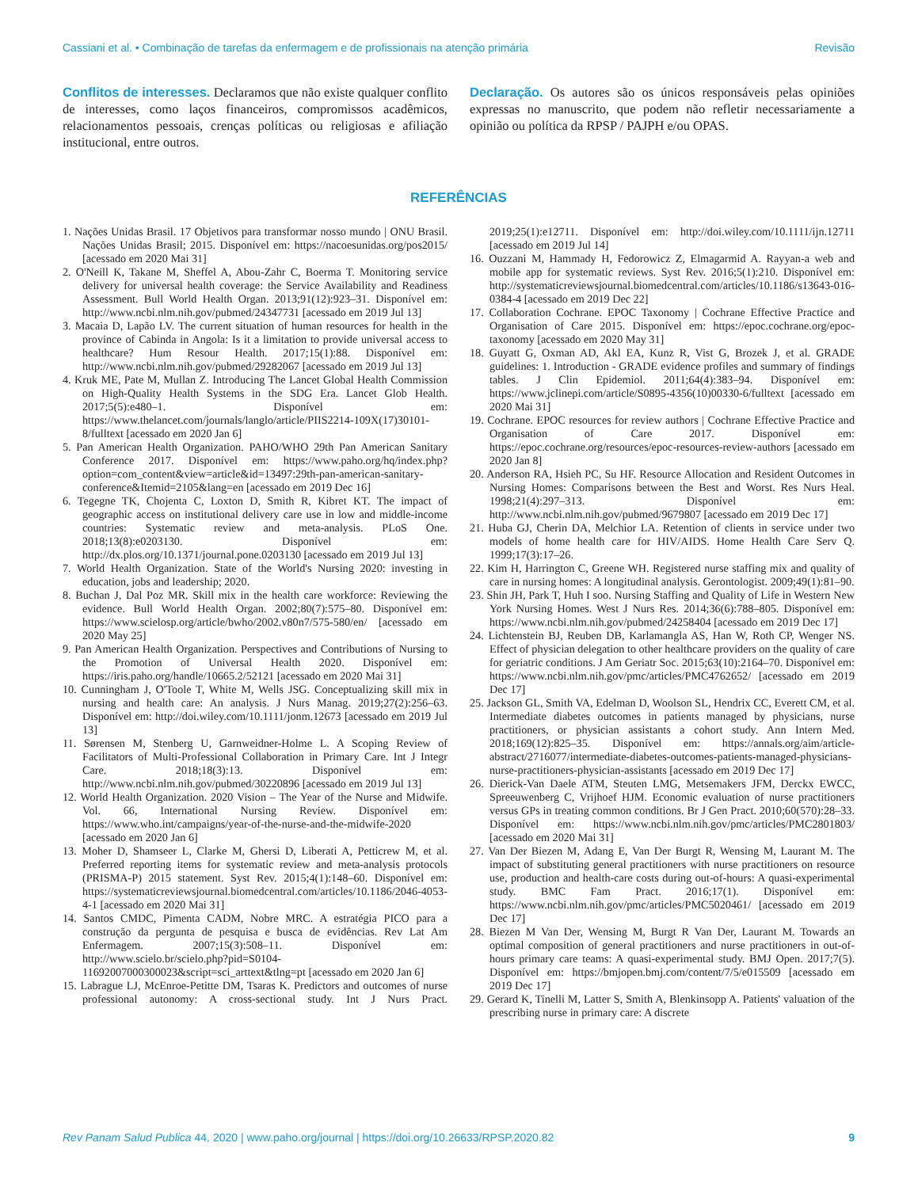Cassiani et al. • Combinação de tarefas da enfermagem e de profissionais na atenção primária Revisão
Conflitos de interesses. Declaramos que não existe qualquer conflito de interesses, como laços financeiros, compromissos acadêmicos, relacionamentos pessoais, crenças políticas ou religiosas e afiliação institucional, entre outros.
Declaração. Os autores são os únicos responsáveis pelas opiniões expressas no manuscrito, que podem não refletir necessariamente a opinião ou política da RPSP / PAJPH e/ou OPAS.
REFERÊNCIAS
1. Nações Unidas Brasil. 17 Objetivos para transformar nosso mundo | ONU Brasil. Nações Unidas Brasil; 2015. Disponível em: https://nacoesunidas.org/pos2015/ [acessado em 2020 Mai 31]
2. O'Neill K, Takane M, Sheffel A, Abou-Zahr C, Boerma T. Monitoring service delivery for universal health coverage: the Service Availability and Readiness Assessment. Bull World Health Organ. 2013;91(12):923–31. Disponível em: http://www.ncbi.nlm.nih.gov/pubmed/24347731 [acessado em 2019 Jul 13]
3. Macaia D, Lapão LV. The current situation of human resources for health in the province of Cabinda in Angola: Is it a limitation to provide universal access to healthcare? Hum Resour Health. 2017;15(1):88. Disponível em: http://www.ncbi.nlm.nih.gov/pubmed/29282067 [acessado em 2019 Jul 13]
4. Kruk ME, Pate M, Mullan Z. Introducing The Lancet Global Health Commission on High-Quality Health Systems in the SDG Era. Lancet Glob Health. 2017;5(5):e480–1. Disponível em: https://www.thelancet.com/journals/langlo/article/PIIS2214-109X(17)30101-8/fulltext [acessado em 2020 Jan 6]
5. Pan American Health Organization. PAHO/WHO 29th Pan American Sanitary Conference 2017. Disponível em: https://www.paho.org/hq/index.php?option=com_content&view=article&id=13497:29th-pan-american-sanitary-conference&Itemid=2105&lang=en [acessado em 2019 Dec 16]
6. Tegegne TK, Chojenta C, Loxton D, Smith R, Kibret KT. The impact of geographic access on institutional delivery care use in low and middle-income countries: Systematic review and meta-analysis. PLoS One. 2018;13(8):e0203130. Disponível em: http://dx.plos.org/10.1371/journal.pone.0203130 [acessado em 2019 Jul 13]
7. World Health Organization. State of the World's Nursing 2020: investing in education, jobs and leadership; 2020.
8. Buchan J, Dal Poz MR. Skill mix in the health care workforce: Reviewing the evidence. Bull World Health Organ. 2002;80(7):575–80. Disponível em: https://www.scielosp.org/article/bwho/2002.v80n7/575-580/en/ [acessado em 2020 May 25]
9. Pan American Health Organization. Perspectives and Contributions of Nursing to the Promotion of Universal Health 2020. Disponível em: https://iris.paho.org/handle/10665.2/52121 [acessado em 2020 Mai 31]
10. Cunningham J, O'Toole T, White M, Wells JSG. Conceptualizing skill mix in nursing and health care: An analysis. J Nurs Manag. 2019;27(2):256–63. Disponível em: http://doi.wiley.com/10.1111/jonm.12673 [acessado em 2019 Jul 13]
11. Sørensen M, Stenberg U, Garnweidner-Holme L. A Scoping Review of Facilitators of Multi-Professional Collaboration in Primary Care. Int J Integr Care. 2018;18(3):13. Disponível em: http://www.ncbi.nlm.nih.gov/pubmed/30220896 [acessado em 2019 Jul 13]
12. World Health Organization. 2020 Vision – The Year of the Nurse and Midwife. Vol. 66, International Nursing Review. Disponível em: https://www.who.int/campaigns/year-of-the-nurse-and-the-midwife-2020 [acessado em 2020 Jan 6]
13. Moher D, Shamseer L, Clarke M, Ghersi D, Liberati A, Petticrew M, et al. Preferred reporting items for systematic review and meta-analysis protocols (PRISMA-P) 2015 statement. Syst Rev. 2015;4(1):148–60. Disponível em: https://systematicreviewsjournal.biomedcentral.com/articles/10.1186/2046-4053-4-1 [acessado em 2020 Mai 31]
14. Santos CMDC, Pimenta CADM, Nobre MRC. A estratégia PICO para a construção da pergunta de pesquisa e busca de evidências. Rev Lat Am Enfermagem. 2007;15(3):508–11. Disponível em: http://www.scielo.br/scielo.php?pid=S0104-11692007000300023&script=sci_arttext&tlng=pt [acessado em 2020 Jan 6]
15. Labrague LJ, McEnroe-Petitte DM, Tsaras K. Predictors and outcomes of nurse professional autonomy: A cross-sectional study. Int J Nurs Pract. 2019;25(1):e12711. Disponível em: http://doi.wiley.com/10.1111/ijn.12711 [acessado em 2019 Jul 14]
16. Ouzzani M, Hammady H, Fedorowicz Z, Elmagarmid A. Rayyan-a web and mobile app for systematic reviews. Syst Rev. 2016;5(1):210. Disponível em: http://systematicreviewsjournal.biomedcentral.com/articles/10.1186/s13643-016-0384-4 [acessado em 2019 Dec 22]
17. Collaboration Cochrane. EPOC Taxonomy | Cochrane Effective Practice and Organisation of Care 2015. Disponível em: https://epoc.cochrane.org/epoc-taxonomy [acessado em 2020 May 31]
18. Guyatt G, Oxman AD, Akl EA, Kunz R, Vist G, Brozek J, et al. GRADE guidelines: 1. Introduction - GRADE evidence profiles and summary of findings tables. J Clin Epidemiol. 2011;64(4):383–94. Disponível em: https://www.jclinepi.com/article/S0895-4356(10)00330-6/fulltext [acessado em 2020 Mai 31]
19. Cochrane. EPOC resources for review authors | Cochrane Effective Practice and Organisation of Care 2017. Disponível em: https://epoc.cochrane.org/resources/epoc-resources-review-authors [acessado em 2020 Jan 8]
20. Anderson RA, Hsieh PC, Su HF. Resource Allocation and Resident Outcomes in Nursing Homes: Comparisons between the Best and Worst. Res Nurs Heal. 1998;21(4):297–313. Disponível em: http://www.ncbi.nlm.nih.gov/pubmed/9679807 [acessado em 2019 Dec 17]
21. Huba GJ, Cherin DA, Melchior LA. Retention of clients in service under two models of home health care for HIV/AIDS. Home Health Care Serv Q. 1999;17(3):17–26.
22. Kim H, Harrington C, Greene WH. Registered nurse staffing mix and quality of care in nursing homes: A longitudinal analysis. Gerontologist. 2009;49(1):81–90.
23. Shin JH, Park T, Huh I soo. Nursing Staffing and Quality of Life in Western New York Nursing Homes. West J Nurs Res. 2014;36(6):788–805. Disponível em: https://www.ncbi.nlm.nih.gov/pubmed/24258404 [acessado em 2019 Dec 17]
24. Lichtenstein BJ, Reuben DB, Karlamangla AS, Han W, Roth CP, Wenger NS. Effect of physician delegation to other healthcare providers on the quality of care for geriatric conditions. J Am Geriatr Soc. 2015;63(10):2164–70. Disponível em: https://www.ncbi.nlm.nih.gov/pmc/articles/PMC4762652/ [acessado em 2019 Dec 17]
25. Jackson GL, Smith VA, Edelman D, Woolson SL, Hendrix CC, Everett CM, et al. Intermediate diabetes outcomes in patients managed by physicians, nurse practitioners, or physician assistants a cohort study. Ann Intern Med. 2018;169(12):825–35. Disponível em: https://annals.org/aim/article-abstract/2716077/intermediate-diabetes-outcomes-patients-managed-physicians-nurse-practitioners-physician-assistants [acessado em 2019 Dec 17]
26. Dierick-Van Daele ATM, Steuten LMG, Metsemakers JFM, Derckx EWCC, Spreeuwenberg C, Vrijhoef HJM. Economic evaluation of nurse practitioners versus GPs in treating common conditions. Br J Gen Pract. 2010;60(570):28–33. Disponível em: https://www.ncbi.nlm.nih.gov/pmc/articles/PMC2801803/ [acessado em 2020 Mai 31]
27. Van Der Biezen M, Adang E, Van Der Burgt R, Wensing M, Laurant M. The impact of substituting general practitioners with nurse practitioners on resource use, production and health-care costs during out-of-hours: A quasi-experimental study. BMC Fam Pract. 2016;17(1). Disponível em: https://www.ncbi.nlm.nih.gov/pmc/articles/PMC5020461/ [acessado em 2019 Dec 17]
28. Biezen M Van Der, Wensing M, Burgt R Van Der, Laurant M. Towards an optimal composition of general practitioners and nurse practitioners in out-of-hours primary care teams: A quasi-experimental study. BMJ Open. 2017;7(5). Disponível em: https://bmjopen.bmj.com/content/7/5/e015509 [acessado em 2019 Dec 17]
29. Gerard K, Tinelli M, Latter S, Smith A, Blenkinsopp A. Patients' valuation of the prescribing nurse in primary care: A discrete
Rev Panam Salud Publica 44, 2020 | www.paho.org/journal | https://doi.org/10.26633/RPSP.2020.82 9